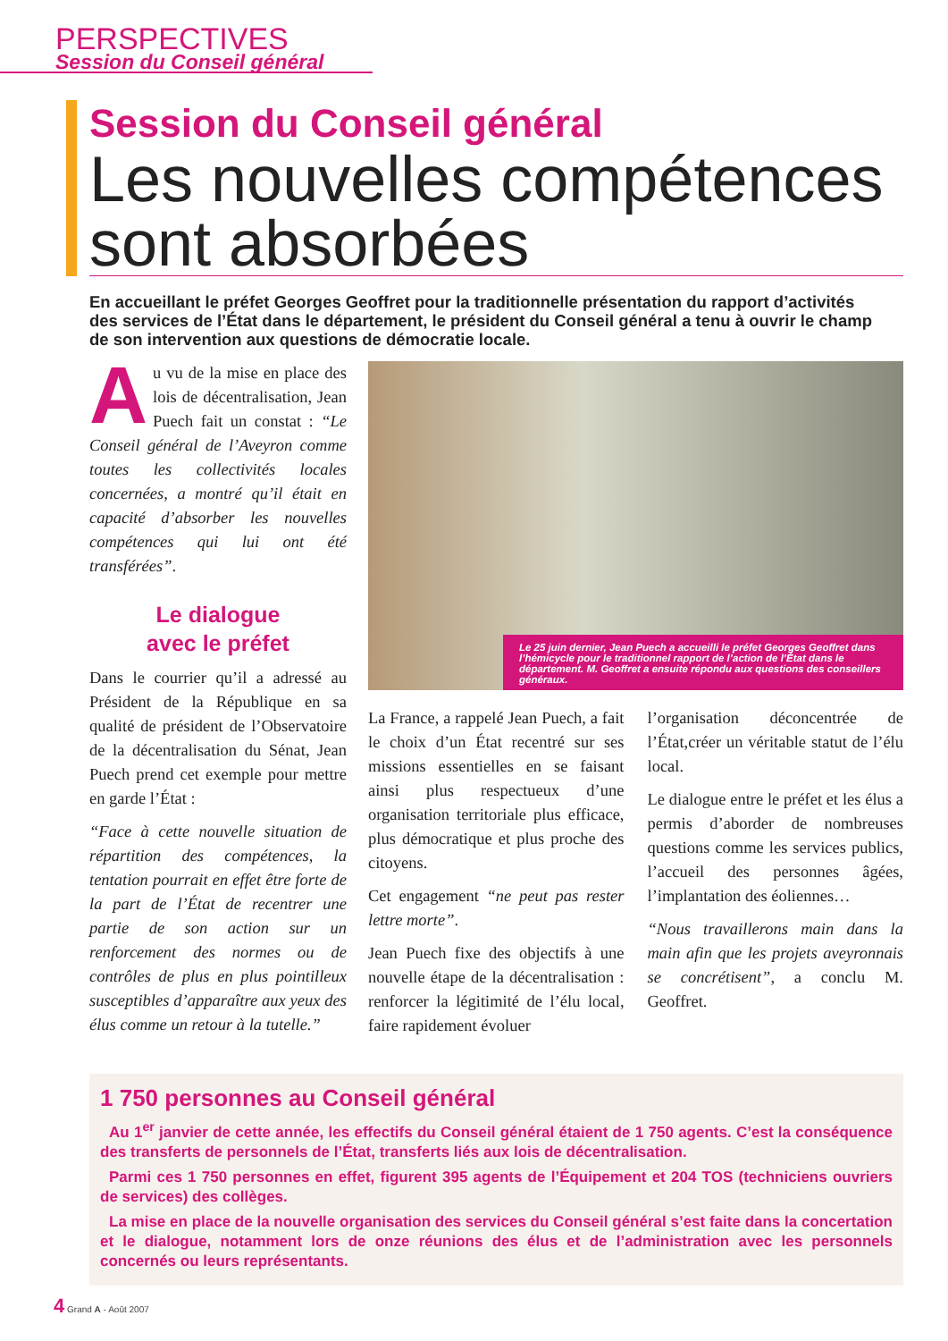PERSPECTIVES
Session du Conseil général
Session du Conseil général
Les nouvelles compétences sont absorbées
En accueillant le préfet Georges Geoffret pour la traditionnelle présentation du rapport d’activités des services de l’État dans le département, le président du Conseil général a tenu à ouvrir le champ de son intervention aux questions de démocratie locale.
Au vu de la mise en place des lois de décentralisation, Jean Puech fait un constat : “Le Conseil général de l’Aveyron comme toutes les collectivités locales concernées, a montré qu’il était en capacité d’absorber les nouvelles compétences qui lui ont été transférées”.
Le dialogue
avec le préfet
Dans le courrier qu’il a adressé au Président de la République en sa qualité de président de l’Observatoire de la décentralisation du Sénat, Jean Puech prend cet exemple pour mettre en garde l’État :
“Face à cette nouvelle situation de répartition des compétences, la tentation pourrait en effet être forte de la part de l’État de recentrer une partie de son action sur un renforcement des normes ou de contrôles de plus en plus pointilleux susceptibles d’apparaître aux yeux des élus comme un retour à la tutelle.”
Le 25 juin dernier, Jean Puech a accueilli le préfet Georges Geoffret dans l’hémicycle pour le traditionnel rapport de l’action de l’État dans le département. M. Geoffret a ensuite répondu aux questions des conseillers généraux.
La France, a rappelé Jean Puech, a fait le choix d’un État recentré sur ses missions essentielles en se faisant ainsi plus respectueux d’une organisation territoriale plus efficace, plus démocratique et plus proche des citoyens.
Cet engagement “ne peut pas rester lettre morte”.
Jean Puech fixe des objectifs à une nouvelle étape de la décentralisation : renforcer la légitimité de l’élu local, faire rapidement évoluer
l’organisation déconcentrée de l’État,créer un véritable statut de l’élu local.
Le dialogue entre le préfet et les élus a permis d’aborder de nombreuses questions comme les services publics, l’accueil des personnes âgées, l’implantation des éoliennes…
“Nous travaillerons main dans la main afin que les projets aveyronnais se concrétisent”, a conclu M. Geoffret.
1 750 personnes au Conseil général
Au 1<sup>er</sup> janvier de cette année, les effectifs du Conseil général étaient de 1 750 agents. C’est la conséquence des transferts de personnels de l’État, transferts liés aux lois de décentralisation.
Parmi ces 1 750 personnes en effet, figurent 395 agents de l’Équipement et 204 TOS (techniciens ouvriers de services) des collèges.
La mise en place de la nouvelle organisation des services du Conseil général s’est faite dans la concertation et le dialogue, notamment lors de onze réunions des élus et de l’administration avec les personnels concernés ou leurs représentants.
4 Grand A - Août 2007